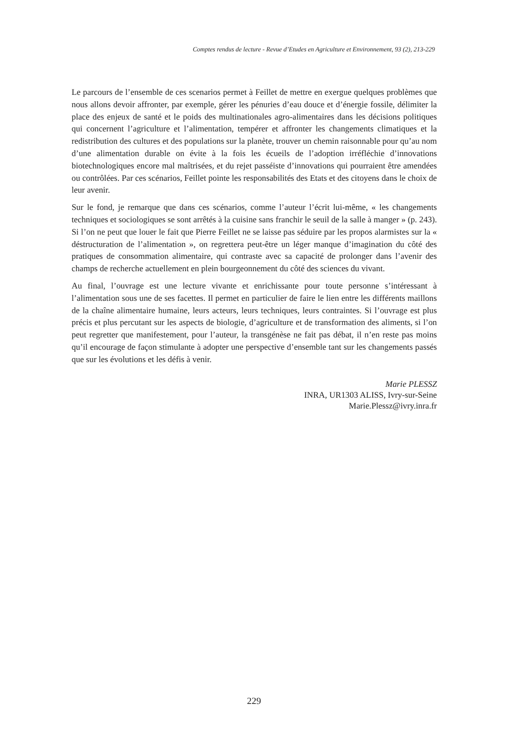Comptes rendus de lecture - Revue d’Etudes en Agriculture et Environnement, 93 (2), 213-229
Le parcours de l’ensemble de ces scenarios permet à Feillet de mettre en exergue quelques problèmes que nous allons devoir affronter, par exemple, gérer les pénuries d’eau douce et d’énergie fossile, délimiter la place des enjeux de santé et le poids des multinationales agro-alimentaires dans les décisions politiques qui concernent l’agriculture et l’alimentation, tempérer et affronter les changements climatiques et la redistribution des cultures et des populations sur la planète, trouver un chemin raisonnable pour qu’au nom d’une alimentation durable on évite à la fois les écueils de l’adoption irréfléchie d’innovations biotechnologiques encore mal maîtrisées, et du rejet passéiste d’innovations qui pourraient être amendées ou contrôlées. Par ces scénarios, Feillet pointe les responsabilités des Etats et des citoyens dans le choix de leur avenir.
Sur le fond, je remarque que dans ces scénarios, comme l’auteur l’écrit lui-même, « les changements techniques et sociologiques se sont arrêtés à la cuisine sans franchir le seuil de la salle à manger » (p. 243). Si l’on ne peut que louer le fait que Pierre Feillet ne se laisse pas séduire par les propos alarmistes sur la « déstructuration de l’alimentation », on regrettera peut-être un léger manque d’imagination du côté des pratiques de consommation alimentaire, qui contraste avec sa capacité de prolonger dans l’avenir des champs de recherche actuellement en plein bourgeonnement du côté des sciences du vivant.
Au final, l’ouvrage est une lecture vivante et enrichissante pour toute personne s’intéressant à l’alimentation sous une de ses facettes. Il permet en particulier de faire le lien entre les différents maillons de la chaîne alimentaire humaine, leurs acteurs, leurs techniques, leurs contraintes. Si l’ouvrage est plus précis et plus percutant sur les aspects de biologie, d’agriculture et de transformation des aliments, si l’on peut regretter que manifestement, pour l’auteur, la transgénèse ne fait pas débat, il n’en reste pas moins qu’il encourage de façon stimulante à adopter une perspective d’ensemble tant sur les changements passés que sur les évolutions et les défis à venir.
Marie PLESSZ
INRA, UR1303 ALISS, Ivry-sur-Seine
Marie.Plessz@ivry.inra.fr
229